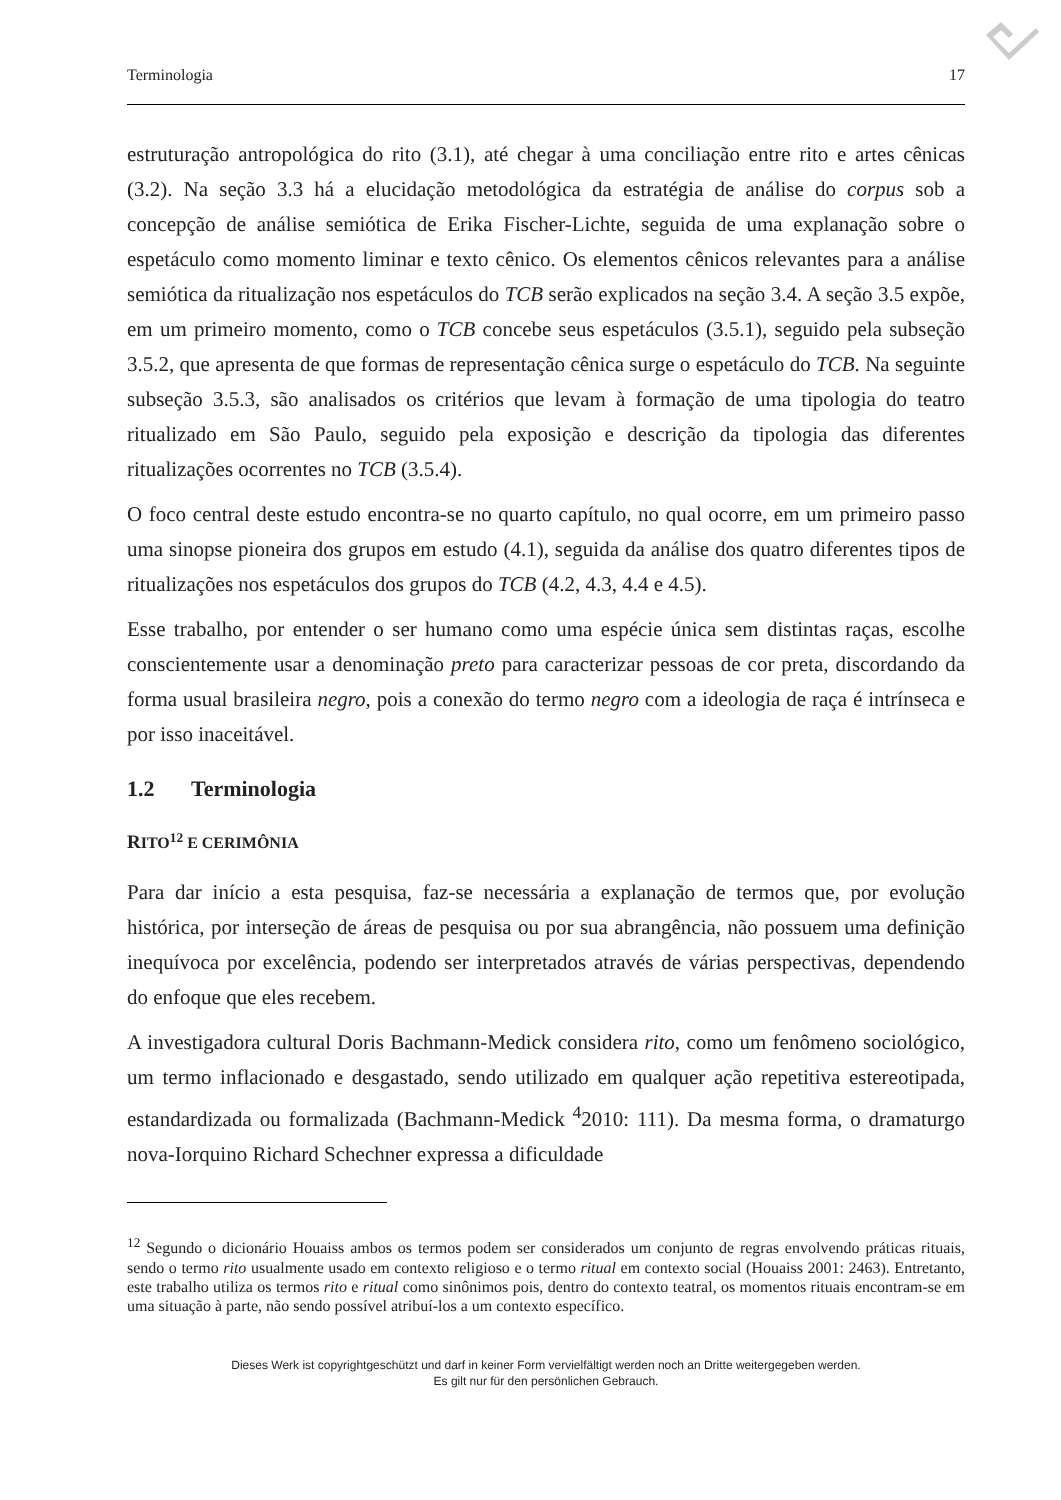Terminologia 17
estruturação antropológica do rito (3.1), até chegar à uma conciliação entre rito e artes cênicas (3.2). Na seção 3.3 há a elucidação metodológica da estratégia de análise do corpus sob a concepção de análise semiótica de Erika Fischer-Lichte, seguida de uma explanação sobre o espetáculo como momento liminar e texto cênico. Os elementos cênicos relevantes para a análise semiótica da ritualização nos espetáculos do TCB serão explicados na seção 3.4. A seção 3.5 expõe, em um primeiro momento, como o TCB concebe seus espetáculos (3.5.1), seguido pela subseção 3.5.2, que apresenta de que formas de representação cênica surge o espetáculo do TCB. Na seguinte subseção 3.5.3, são analisados os critérios que levam à formação de uma tipologia do teatro ritualizado em São Paulo, seguido pela exposição e descrição da tipologia das diferentes ritualizações ocorrentes no TCB (3.5.4).
O foco central deste estudo encontra-se no quarto capítulo, no qual ocorre, em um primeiro passo uma sinopse pioneira dos grupos em estudo (4.1), seguida da análise dos quatro diferentes tipos de ritualizações nos espetáculos dos grupos do TCB (4.2, 4.3, 4.4 e 4.5).
Esse trabalho, por entender o ser humano como uma espécie única sem distintas raças, escolhe conscientemente usar a denominação preto para caracterizar pessoas de cor preta, discordando da forma usual brasileira negro, pois a conexão do termo negro com a ideologia de raça é intrínseca e por isso inaceitável.
1.2 Terminologia
RITO<sup>12</sup> E CERIMÔNIA
Para dar início a esta pesquisa, faz-se necessária a explanação de termos que, por evolução histórica, por interseção de áreas de pesquisa ou por sua abrangência, não possuem uma definição inequívoca por excelência, podendo ser interpretados através de várias perspectivas, dependendo do enfoque que eles recebem.
A investigadora cultural Doris Bachmann-Medick considera rito, como um fenômeno sociológico, um termo inflacionado e desgastado, sendo utilizado em qualquer ação repetitiva estereotipada, estandardizada ou formalizada (Bachmann-Medick <sup>4</sup>2010: 111). Da mesma forma, o dramaturgo nova-Iorquino Richard Schechner expressa a dificuldade
<sup>12</sup> Segundo o dicionário Houaiss ambos os termos podem ser considerados um conjunto de regras envolvendo práticas rituais, sendo o termo rito usualmente usado em contexto religioso e o termo ritual em contexto social (Houaiss 2001: 2463). Entretanto, este trabalho utiliza os termos rito e ritual como sinônimos pois, dentro do contexto teatral, os momentos rituais encontram-se em uma situação à parte, não sendo possível atribuí-los a um contexto específico.
Dieses Werk ist copyrightgeschützt und darf in keiner Form vervielfältigt werden noch an Dritte weitergegeben werden.
Es gilt nur für den persönlichen Gebrauch.